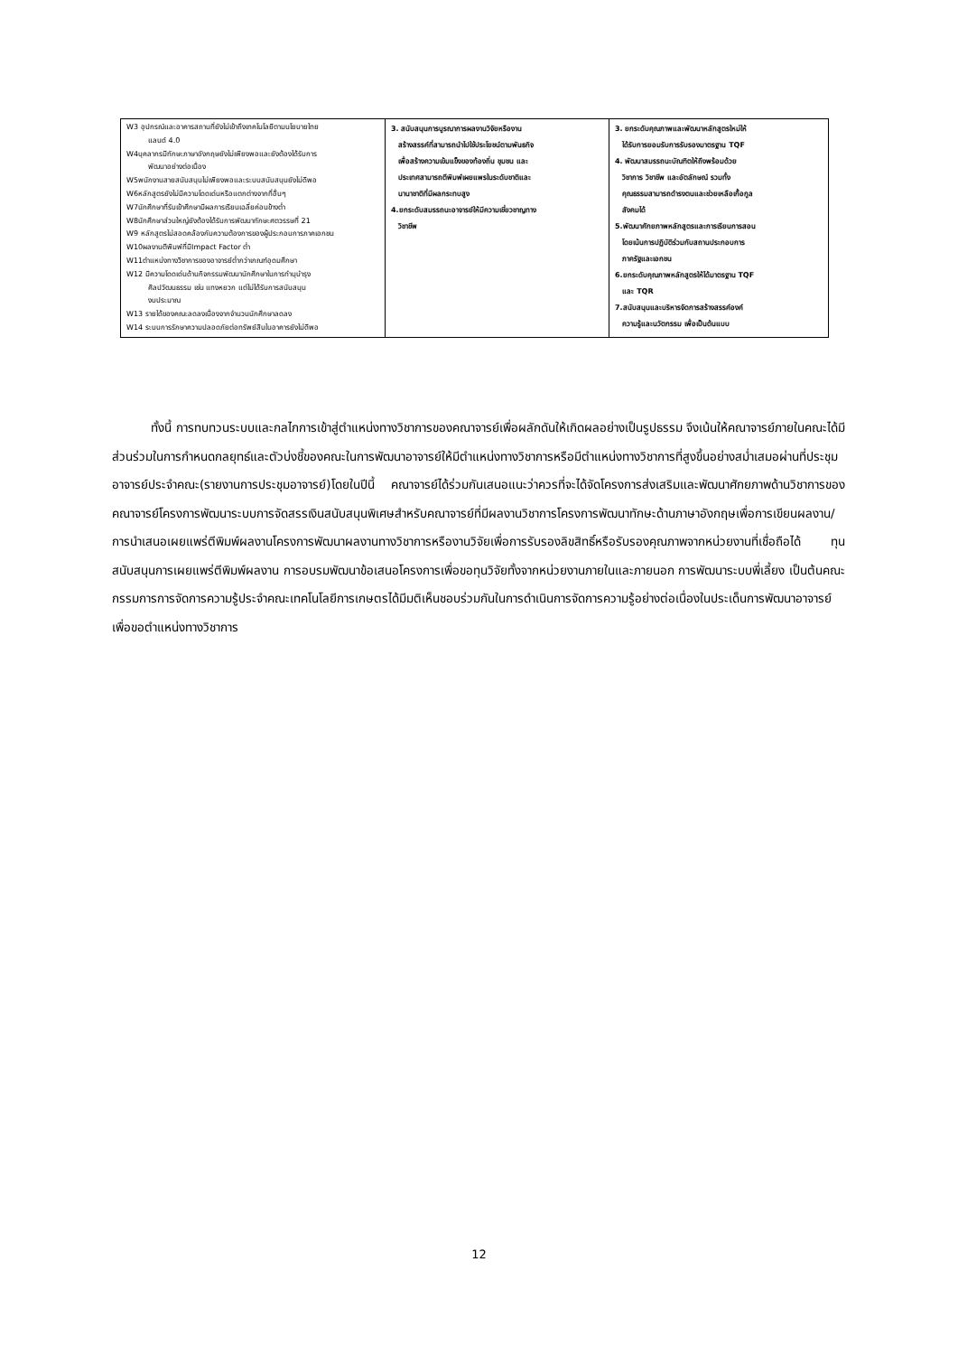| W3 อุปกรณ์และอาคารสถานที่ยังไม่เข้าถึงเทคโนโลยีตามนโยบายไทย แลนด์ 4.0 W4บุคลากรมีทักษะภาษาอังกฤษยังไม่เพียงพอและยังต้องได้รับการ พัฒนาอย่างต่อเนื่อง W5พนักงานสายสนับสนุนไม่เพียงพอและระบบสนับสนุนยังไม่ดีพอ W6หลักสูตรยังไม่มีความโดดเด่นหรือแตกต่างจากที่อื่นๆ W7นักศึกษาที่รับเข้าศึกษามีผลการเรียนเฉลี่ยค่อนข้างต่ำ W8นักศึกษาส่วนใหญ่ยังต้องได้รับการพัฒนาทักษะศตวรรษที่ 21 W9 หลักสูตรไม่สอดคล้องกับความต้องการของผู้ประกอบการภาคเอกชน W10ผลงานตีพิมพ์ที่มีImpact Factor ต่ำ W11ตำแหน่งทางวิชาการของอาจารย์ต่ำกว่าเกณฑ์อุดมศึกษา W12 มีความโดดเด่นด้านกิจกรรมพัฒนานักศึกษาในการทำนุบำรุง ศิลปวัฒนธรรม เช่น แทงหยวก แต่ไม่ได้รับการสนับสนุน งบประมาณ W13 รายได้ของคณะลดลงเนื่องจากจำนวนนักศึกษาลดลง W14 ระบบการรักษาความปลอดภัยต่อทรัพย์สินในอาคารยังไม่ดีพอ | 3. สนับสนุนการบูรณาการผลงานวิจัยหรืองาน สร้างสรรค์ที่สามารถนำไปใช้ประโยชน์ตามพันธกิจ เพื่อสร้างความเข้มแข็งของท้องถิ่น ชุมชน และ ประเทศสามารถตีพิมพ์เผยแพรในระดับชาติและ นานาชาติที่มีผลกระทบสูง 4.ยกระดับสมรรถนะอาจารย์ให้มีความเชี่ยวชาญทาง วิชาชีพ | 3. ยกระดับคุณภาพและพัฒนาหลักสูตรใหม่ให้ ได้รับการยอมรับการรับรองมาตรฐาน TQF 4. พัฒนาสมรรถนะบัณฑิตให้ถึงพร้อมด้วย วิชาการ วิชาชีพ และอัตลักษณ์ รวมทั้ง คุณธรรมสามารถดำรงตนและช่วยเหลือเกื้อกูล สังคมได้ 5.พัฒนาศักยภาพหลักสูตรและการเรียนการสอน โดยเน้นการปฏิบัติร่วมกับสถานประกอบการ ภาครัฐและเอกชน 6.ยกระดับคุณภาพหลักสูตรให้ได้มาตรฐาน TQF และ TQR 7.สนับสนุนและบริหารจัดการสร้างสรรค์องค์ ความรู้และนวัตกรรม เพื่อเป็นต้นแบบ |
ทั้งนี้ การทบทวนระบบและกลไกการเข้าสู่ตำแหน่งทางวิชาการของคณาจารย์เพื่อผลักดันให้เกิดผลอย่างเป็นรูปธรรม จึงเน้นให้คณาจารย์ภายในคณะได้มีส่วนร่วมในการกำหนดกลยุทธ์และตัวบ่งชี้ของคณะในการพัฒนาอาจารย์ให้มีตำแหน่งทางวิชาการหรือมีตำแหน่งทางวิชาการที่สูงขึ้นอย่างสม่ำเสมอผ่านที่ประชุมอาจารย์ประจำคณะ(รายงานการประชุมอาจารย์)โดยในปีนี้ คณาจารย์ได้ร่วมกันเสนอแนะว่าควรที่จะได้จัดโครงการส่งเสริมและพัฒนาศักยภาพด้านวิชาการของคณาจารย์โครงการพัฒนาระบบการจัดสรรเงินสนับสนุนพิเศษสำหรับคณาจารย์ที่มีผลงานวิชาการโครงการพัฒนาทักษะด้านภาษาอังกฤษเพื่อการเขียนผลงาน/การนำเสนอเผยแพร่ตีพิมพ์ผลงานโครงการพัฒนาผลงานทางวิชาการหรืองานวิจัยเพื่อการรับรองลิขสิทธิ์หรือรับรองคุณภาพจากหน่วยงานที่เชื่อถือได้ ทุนสนับสนุนการเผยแพร่ตีพิมพ์ผลงาน การอบรมพัฒนาข้อเสนอโครงการเพื่อขอทุนวิจัยทั้งจากหน่วยงานภายในและภายนอก การพัฒนาระบบพี่เลี้ยง เป็นต้นคณะกรรมการการจัดการความรู้ประจำคณะเทคโนโลยีการเกษตรได้มีมติเห็นชอบร่วมกันในการดำเนินการจัดการความรู้อย่างต่อเนื่องในประเด็นการพัฒนาอาจารย์เพื่อขอตำแหน่งทางวิชาการ
12